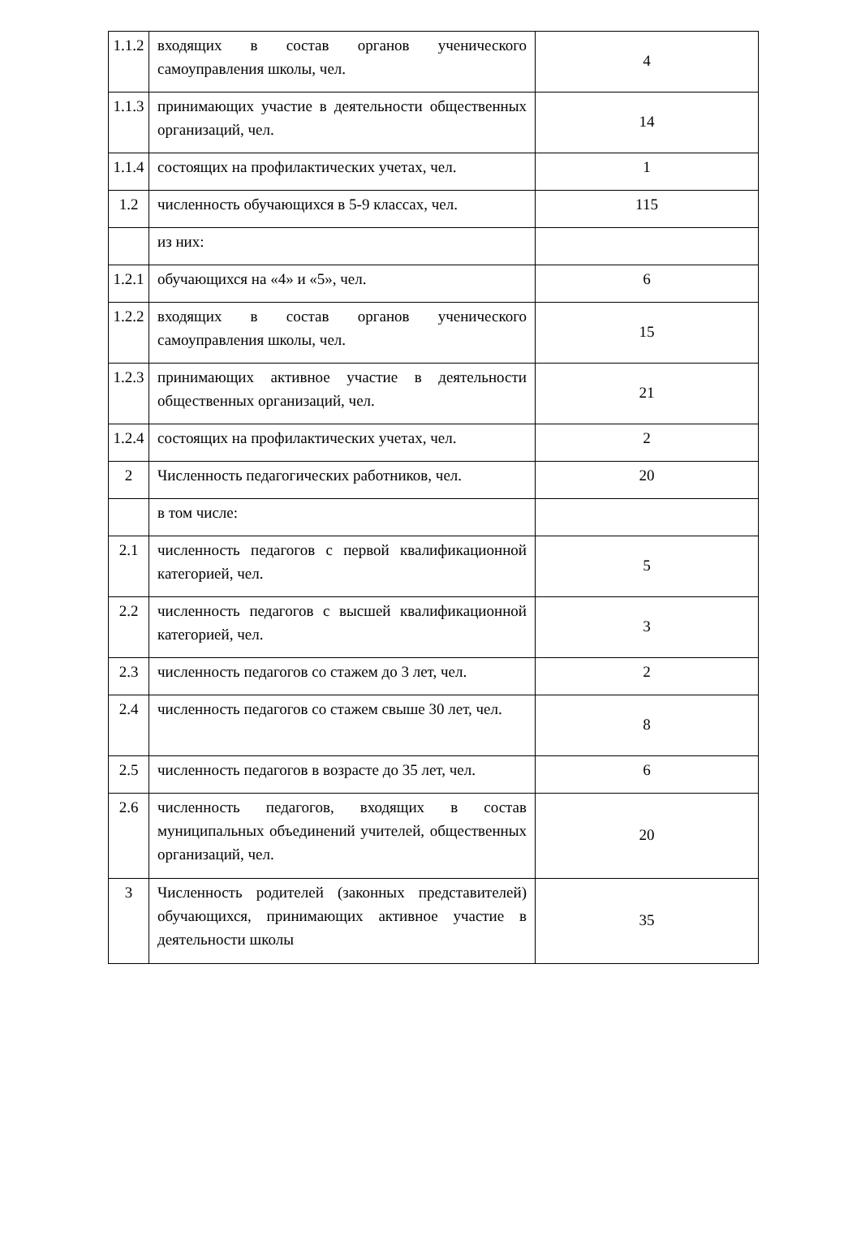| 1.1.2 | входящих в состав органов ученического самоуправления школы, чел. | 4 |
| 1.1.3 | принимающих участие в деятельности общественных организаций, чел. | 14 |
| 1.1.4 | состоящих на профилактических учетах, чел. | 1 |
| 1.2 | численность обучающихся в 5-9 классах, чел. | 115 |
| | из них: | |
| 1.2.1 | обучающихся на «4» и «5», чел. | 6 |
| 1.2.2 | входящих в состав органов ученического самоуправления школы, чел. | 15 |
| 1.2.3 | принимающих активное участие в деятельности общественных организаций, чел. | 21 |
| 1.2.4 | состоящих на профилактических учетах, чел. | 2 |
| 2 | Численность педагогических работников, чел. | 20 |
| | в том числе: | |
| 2.1 | численность педагогов с первой квалификационной категорией, чел. | 5 |
| 2.2 | численность педагогов с высшей квалификационной категорией, чел. | 3 |
| 2.3 | численность педагогов со стажем до 3 лет, чел. | 2 |
| 2.4 | численность педагогов со стажем свыше 30 лет, чел. | 8 |
| 2.5 | численность педагогов в возрасте до 35 лет, чел. | 6 |
| 2.6 | численность педагогов, входящих в состав муниципальных объединений учителей, общественных организаций, чел. | 20 |
| 3 | Численность родителей (законных представителей) обучающихся, принимающих активное участие в деятельности школы | 35 |